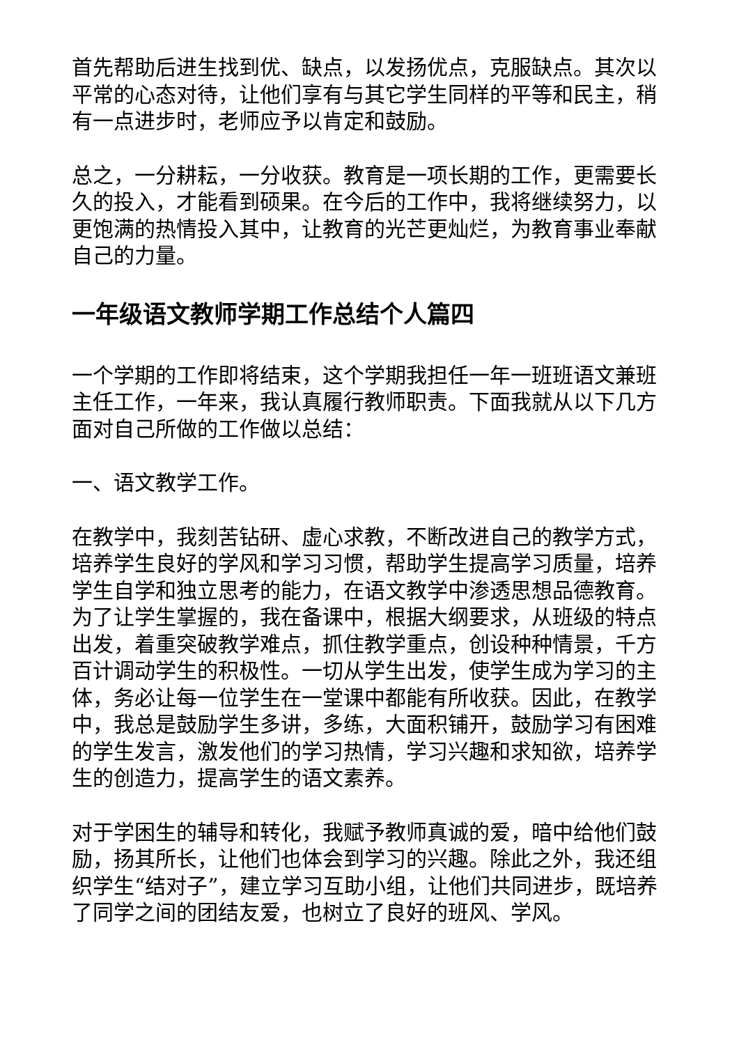首先帮助后进生找到优、缺点，以发扬优点，克服缺点。其次以平常的心态对待，让他们享有与其它学生同样的平等和民主，稍有一点进步时，老师应予以肯定和鼓励。
总之，一分耕耘，一分收获。教育是一项长期的工作，更需要长久的投入，才能看到硕果。在今后的工作中，我将继续努力，以更饱满的热情投入其中，让教育的光芒更灿烂，为教育事业奉献自己的力量。
一年级语文教师学期工作总结个人篇四
一个学期的工作即将结束，这个学期我担任一年一班班语文兼班主任工作，一年来，我认真履行教师职责。下面我就从以下几方面对自己所做的工作做以总结：
一、语文教学工作。
在教学中，我刻苦钻研、虚心求教，不断改进自己的教学方式，培养学生良好的学风和学习习惯，帮助学生提高学习质量，培养学生自学和独立思考的能力，在语文教学中渗透思想品德教育。为了让学生掌握的，我在备课中，根据大纲要求，从班级的特点出发，着重突破教学难点，抓住教学重点，创设种种情景，千方百计调动学生的积极性。一切从学生出发，使学生成为学习的主体，务必让每一位学生在一堂课中都能有所收获。因此，在教学中，我总是鼓励学生多讲，多练，大面积铺开，鼓励学习有困难的学生发言，激发他们的学习热情，学习兴趣和求知欲，培养学生的创造力，提高学生的语文素养。
对于学困生的辅导和转化，我赋予教师真诚的爱，暗中给他们鼓励，扬其所长，让他们也体会到学习的兴趣。除此之外，我还组织学生“结对子”，建立学习互助小组，让他们共同进步，既培养了同学之间的团结友爱，也树立了良好的班风、学风。